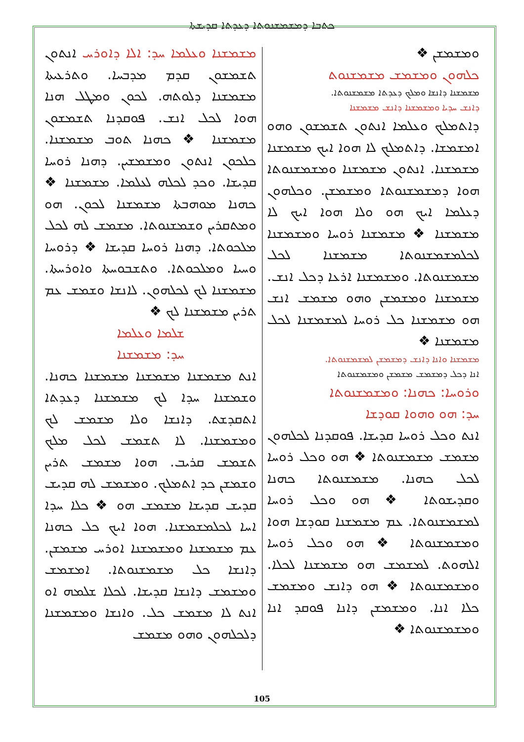ܟܬܒܐ ܕܡܫܡܫܢܘܬܐ ܕܥܕܬܐ ܩܕܝܫܬܐ
ܡܫܡܫܢܐ ܘܥܠܡܐ ܚܕ: ܐܠܐ ܕܐܘܪܚ ܐܢܬܘܢ ܬܫܡܫܘܢ ܩܕܡ ܡܕܒܚܐ. ܘܬܪܥܝܬܐ ܡܫܡܫܢܐ ܕܠܘܬܗ. ܠܟܘܢ ܘܡܛܠ ܗܢܐ ܗܘܐ ܠܟܠ ܐܢܫ. ܦܘܩܕܢܐ ܬܫܡܫܘܢ ܡܫܡܫܢܐ ❖ ܟܗܢܐ ܬܘܒ ܡܫܡܫܢܐ. ܟܠܟܘܢ ܐܢܬܘܢ ܘܡܫܡܫܝܢ. ܕܗܢܐ ܪܘܚܐ ܩܕܝܫܐ. ܘܟܕ ܠܟܠܗ ܠܥܠܡܐ. ܡܫܡܫܢܐ ❖ ܟܗܢܐ ܡܘܗܒܬܐ ܡܫܡܫܢܐ ܠܟܘܢ. ܗܘ ܘܡܬܩܪܝܢ ܘܫܡܫܢܘܬܐ. ܡܫܡܫ ܠܗ ܠܟܠ ܡܠܟܘܬܐ. ܕܗܢܐ ܪܘܚܐ ܩܕܝܫܐ ❖ ܕܪܘܚܐ ܘܚܝܐ ܘܡܠܟܘܬܐ. ܘܬܫܒܘܚܬܐ ܘܐܘܪܚܬܐ. ܡܫܡܫܢܐ ܠܟ ܠܟܠܗܘܢ. ܠܐܢܫܐ ܘܫܡܫ ܥܡ ܬܪܝܢ ܡܫܡܫܢܐ ܠܟ ❖
ܫܠܡܐ ܘܥܠܡܐ
ܚܕ: ܡܫܡܫܢܐ
ܐܢܬ ܡܫܡܫܢܐ ܡܫܡܫܢܐ ܡܫܡܫܢܐ ܟܗܢܐ. ܘܫܡܫܢܐ ܚܕܐ ܠܟ ܡܫܡܫܢܐ ܕܥܕܬܐ ܐܬܩܕܫܬ. ܕܐܢܫܐ ܘܠܐ ܡܫܡܫ ܠܟ ܘܡܫܡܫܢܐ. ܠܐ ܬܫܡܫ ܠܟܠ ܡܠܟ ܬܫܡܫ ܩܪܝܒ. ܗܘܐ ܡܫܡܫ ܬܪܝܢ ܘܫܡܫܢ ܟܕ ܐܬܡܠܟ. ܘܡܫܡܫ ܠܗ ܩܕܝܫ ܩܕܝܫ ܩܕܝܫܐ ܡܫܡܫ ܗܘ ❖ ܟܠܐ ܚܕܐ ܐܚܐ ܠܟܠܡܫܡܫܢܐ. ܗܘܐ ܐܝܟ ܟܠ ܟܗܢܐ ܥܡ ܡܫܡܫܢܐ ܘܡܫܡܫܢܐ ܐܘܪܚ ܡܫܡܫܢ. ܕܐܢܫܐ ܟܠ ܡܫܡܫܢܘܬܐ. ܐܡܫܡܫ ܘܡܫܡܫ ܕܐܢܫܐ ܩܕܝܫܐ. ܠܟܠܐ ܫܠܡܗ ܐܘ ܐܢܬ ܠܐ ܡܫܡܫ ܟܠ. ܘܐܢܫܐ ܘܡܫܡܫܢܐ ܕܠܟܠܗܘܢ ܘܗܘ ܡܫܡܫ
ܘܡܫܡܫܢ ❖
ܟܠܗܘܢ ܘܡܫܡܫ ܡܫܡܫܢܘܬ
ܡܫܡܫܢܐ ܕܐܢܫܐ ܘܡܠܟ ܕܥܕܬܐ ܡܫܡܫܢܘܬܐ.
ܕܐܢܫ ܚܕܝܐ ܘܡܫܡܫܢܐ ܕܐܢܫ ܡܫܡܫܢܐ
ܕܐܬܡܠܟ ܘܥܠܡܐ ܐܢܬܘܢ ܬܫܡܫܘܢ ܘܗܘ ܐܡܫܡܫܐ. ܕܐܬܡܠܟ ܠܐ ܗܘܐ ܐܝܟ ܡܫܡܫܢܐ ܡܫܡܫܢܐ. ܐܢܬܘܢ ܡܫܡܫܢܐ ܘܡܫܡܫܢܘܬܐ ܗܘܐ ܕܡܫܡܫܢܘܬܐ ܘܡܫܡܫܢ. ܘܟܠܗܘܢ ܕܥܠܡܐ ܐܝܟ ܗܘ ܘܠܐ ܗܘܐ ܐܝܟ ܠܐ ܡܫܡܫܢܐ ❖ ܡܫܡܫܢܐ ܪܘܚܐ ܘܡܫܡܫܢܐ ܠܟܠܡܫܡܫܢܘܬܐ ܡܫܡܫܢܐ ܠܟܠ ܡܫܡܫܢܘܬܐ. ܘܡܫܡܫܢܐ ܐܪܥܐ ܕܟܠ ܐܢܫ. ܡܫܡܫܢܐ ܘܡܫܡܫܢ ܘܗܘ ܡܫܡܫ ܐܢܫ ܗܘ ܡܫܡܫܢܐ ܟܠ ܪܘܚܐ ܠܡܫܡܫܢܐ ܠܟܠ ܡܫܡܫܢܐ ❖
ܡܫܡܫܢܐ ܘܐܢܐ ܕܐܢܫ ܕܡܫܡܫܢ ܠܡܫܡܫܢܘܬܐ.
ܐܢܐ ܕܟܠ ܕܡܫܡܫ ܡܫܡܫܢ ܘܡܫܡܫܢܘܬܐ
ܘܪܘܚܐ: ܟܗܢܐ: ܘܡܫܡܫܢܘܬܐ
ܚܕ: ܗܘ ܘܗܘܐ ܩܘܕܫܐ
ܐܢܬ ܘܟܠ ܪܘܚܐ ܩܕܝܫܐ. ܦܘܩܕܢܐ ܠܟܠܗܘܢ ܡܫܡܫ ܡܫܡܫܢܘܬܐ ❖ ܗܘ ܘܟܠ ܪܘܚܐ ܠܟܠ ܟܗܢܐ. ܡܫܡܫܢܘܬܐ ܟܗܢܐ ܘܩܕܝܫܘܬܐ ❖ ܗܘ ܘܟܠ ܪܘܚܐ ܠܡܫܡܫܢܘܬܐ. ܥܡ ܡܫܡܫܢܐ ܩܘܕܫܐ ܗܘܐ ܘܡܫܡܫܢܘܬܐ ❖ ܗܘ ܘܟܠ ܪܘܚܐ ܐܠܗܘܬ. ܠܡܫܡܫ ܗܘ ܡܫܡܫܢܐ ܠܟܠܐ. ܘܡܫܡܫܢܘܬܐ ❖ ܗܘ ܕܐܢܫ ܘܡܫܡܫ ܟܠܐ ܐܢܐ. ܘܡܫܡܫܢ ܕܐܢܐ ܦܘܩܕ ܐܢܐ ܘܡܫܡܫܢܘܬܐ ❖
105